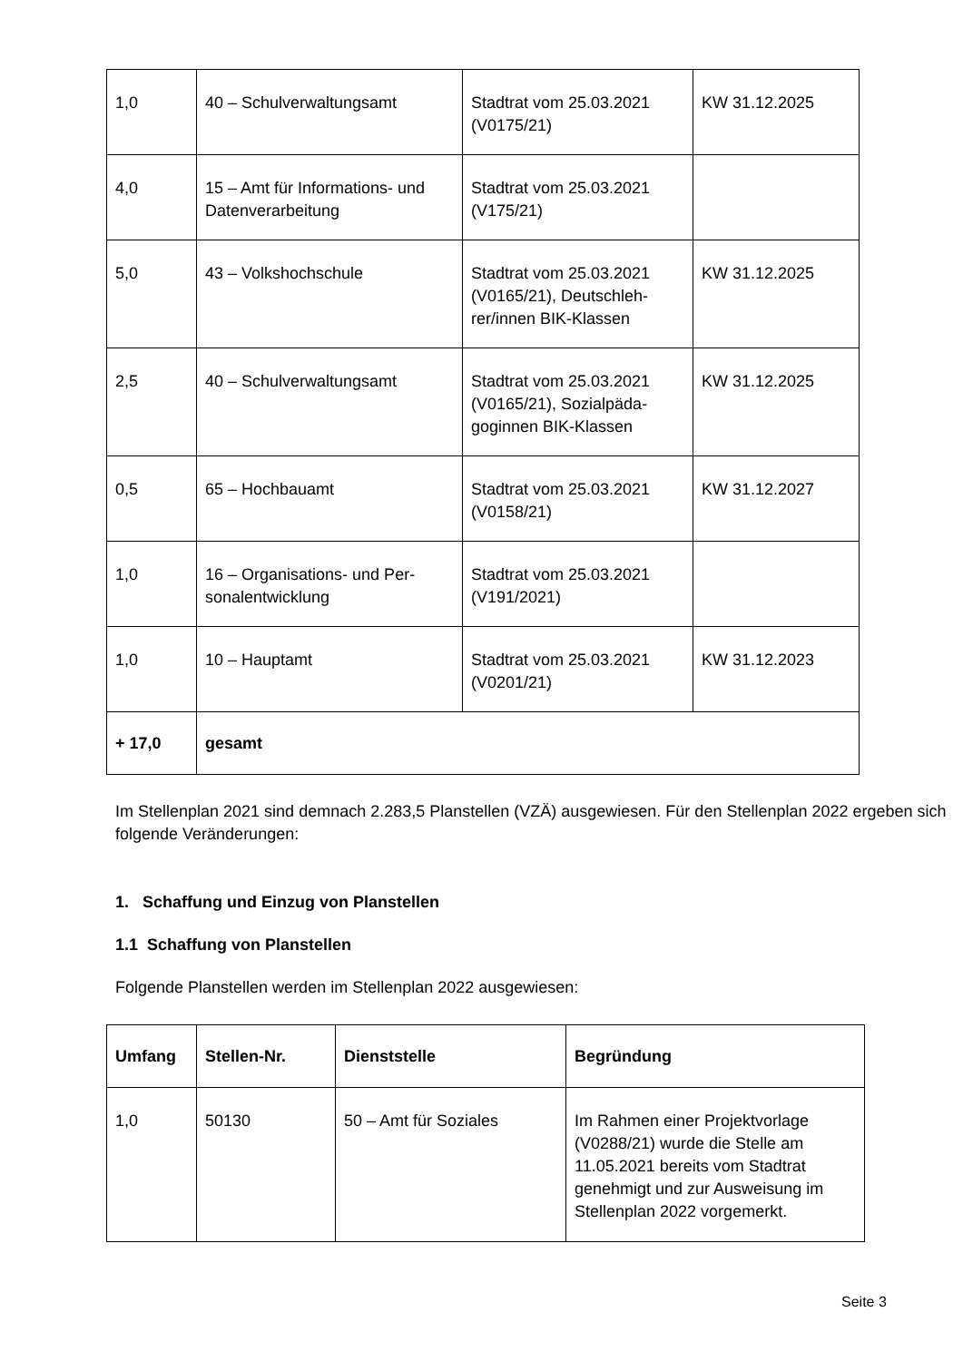| 1,0 | 40 – Schulverwaltungsamt | Stadtrat vom 25.03.2021 (V0175/21) | KW 31.12.2025 |
| 4,0 | 15 – Amt für Informations- und Datenverarbeitung | Stadtrat vom 25.03.2021 (V175/21) | |
| 5,0 | 43 – Volkshochschule | Stadtrat vom 25.03.2021 (V0165/21), Deutschleh-rer/innen BIK-Klassen | KW 31.12.2025 |
| 2,5 | 40 – Schulverwaltungsamt | Stadtrat vom 25.03.2021 (V0165/21), Sozialpäda-goginnen BIK-Klassen | KW 31.12.2025 |
| 0,5 | 65 – Hochbauamt | Stadtrat vom 25.03.2021 (V0158/21) | KW 31.12.2027 |
| 1,0 | 16 – Organisations- und Per-sonalentwicklung | Stadtrat vom 25.03.2021 (V191/2021) | |
| 1,0 | 10 – Hauptamt | Stadtrat vom 25.03.2021 (V0201/21) | KW 31.12.2023 |
| + 17,0 | gesamt | | |
Im Stellenplan 2021 sind demnach 2.283,5 Planstellen (VZÄ) ausgewiesen. Für den Stellenplan 2022 ergeben sich folgende Veränderungen:
1. Schaffung und Einzug von Planstellen
1.1 Schaffung von Planstellen
Folgende Planstellen werden im Stellenplan 2022 ausgewiesen:
| Umfang | Stellen-Nr. | Dienststelle | Begründung |
| --- | --- | --- | --- |
| 1,0 | 50130 | 50 – Amt für Soziales | Im Rahmen einer Projektvorlage (V0288/21) wurde die Stelle am 11.05.2021 bereits vom Stadtrat genehmigt und zur Ausweisung im Stellenplan 2022 vorgemerkt. |
Seite 3